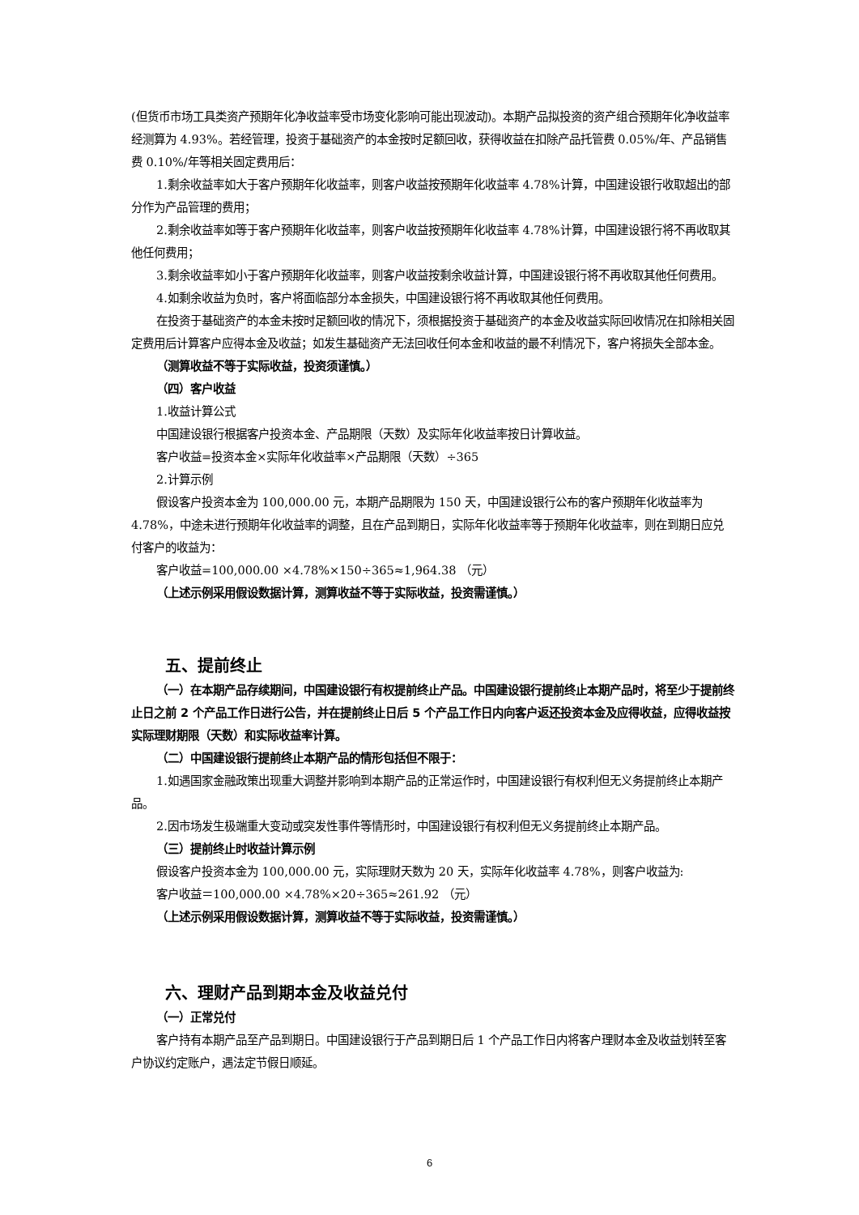(但货币市场工具类资产预期年化净收益率受市场变化影响可能出现波动)。本期产品拟投资的资产组合预期年化净收益率经测算为 4.93%。若经管理，投资于基础资产的本金按时足额回收，获得收益在扣除产品托管费 0.05%/年、产品销售费 0.10%/年等相关固定费用后：
1.剩余收益率如大于客户预期年化收益率，则客户收益按预期年化收益率 4.78%计算，中国建设银行收取超出的部分作为产品管理的费用；
2.剩余收益率如等于客户预期年化收益率，则客户收益按预期年化收益率 4.78%计算，中国建设银行将不再收取其他任何费用；
3.剩余收益率如小于客户预期年化收益率，则客户收益按剩余收益计算，中国建设银行将不再收取其他任何费用。
4.如剩余收益为负时，客户将面临部分本金损失，中国建设银行将不再收取其他任何费用。
在投资于基础资产的本金未按时足额回收的情况下，须根据投资于基础资产的本金及收益实际回收情况在扣除相关固定费用后计算客户应得本金及收益；如发生基础资产无法回收任何本金和收益的最不利情况下，客户将损失全部本金。
（测算收益不等于实际收益，投资须谨慎。）
（四）客户收益
1.收益计算公式
中国建设银行根据客户投资本金、产品期限（天数）及实际年化收益率按日计算收益。
客户收益=投资本金×实际年化收益率×产品期限（天数）÷365
2.计算示例
假设客户投资本金为 100,000.00 元，本期产品期限为 150 天，中国建设银行公布的客户预期年化收益率为 4.78%，中途未进行预期年化收益率的调整，且在产品到期日，实际年化收益率等于预期年化收益率，则在到期日应兑付客户的收益为：
客户收益=100,000.00 ×4.78%×150÷365≈1,964.38 （元）
（上述示例采用假设数据计算，测算收益不等于实际收益，投资需谨慎。）
五、提前终止
（一）在本期产品存续期间，中国建设银行有权提前终止产品。中国建设银行提前终止本期产品时，将至少于提前终止日之前 2 个产品工作日进行公告，并在提前终止日后 5 个产品工作日内向客户返还投资本金及应得收益，应得收益按实际理财期限（天数）和实际收益率计算。
（二）中国建设银行提前终止本期产品的情形包括但不限于：
1.如遇国家金融政策出现重大调整并影响到本期产品的正常运作时，中国建设银行有权利但无义务提前终止本期产品。
2.因市场发生极端重大变动或突发性事件等情形时，中国建设银行有权利但无义务提前终止本期产品。
（三）提前终止时收益计算示例
假设客户投资本金为 100,000.00 元，实际理财天数为 20 天，实际年化收益率 4.78%，则客户收益为:
客户收益＝100,000.00 ×4.78%×20÷365≈261.92 （元）
（上述示例采用假设数据计算，测算收益不等于实际收益，投资需谨慎。）
六、理财产品到期本金及收益兑付
（一）正常兑付
客户持有本期产品至产品到期日。中国建设银行于产品到期日后 1 个产品工作日内将客户理财本金及收益划转至客户协议约定账户，遇法定节假日顺延。
6